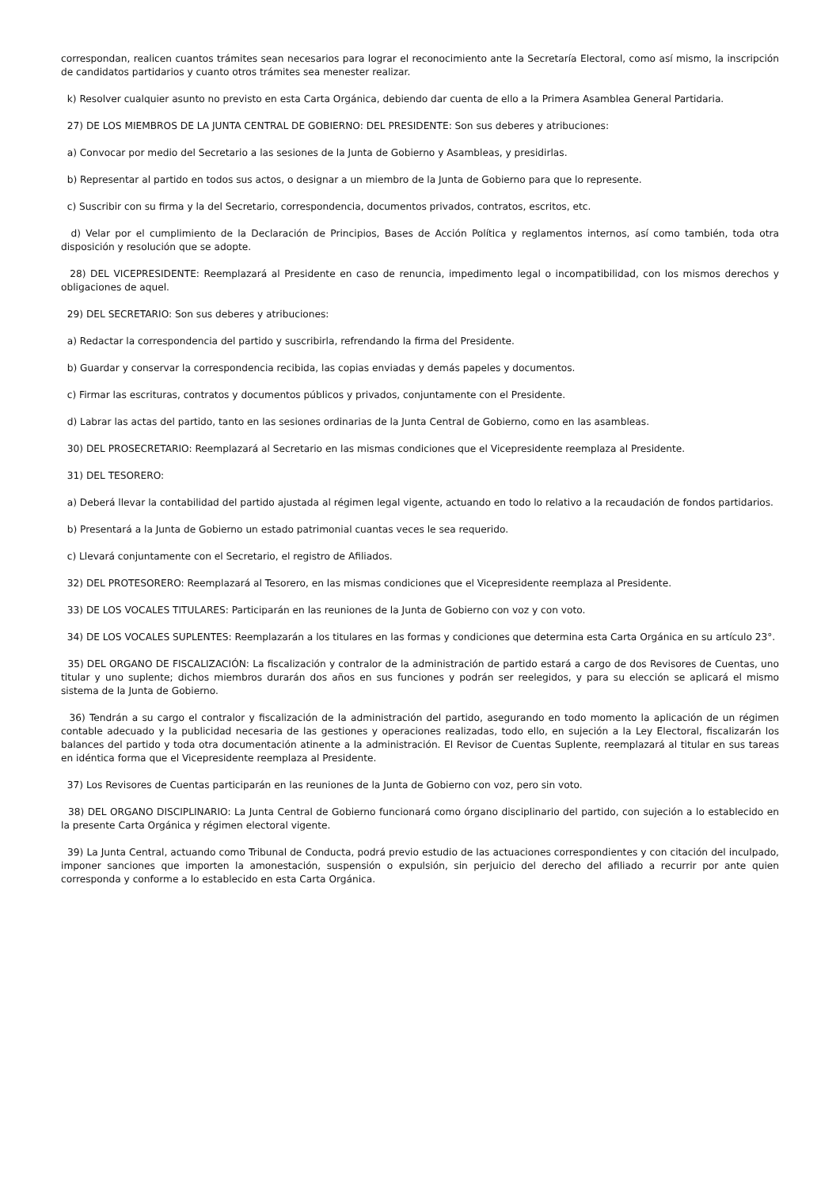correspondan, realicen cuantos trámites sean necesarios para lograr el reconocimiento ante la Secretaría Electoral, como así mismo, la inscripción de candidatos partidarios y cuanto otros trámites sea menester realizar.
k) Resolver cualquier asunto no previsto en esta Carta Orgánica, debiendo dar cuenta de ello a la Primera Asamblea General Partidaria.
27) DE LOS MIEMBROS DE LA JUNTA CENTRAL DE GOBIERNO: DEL PRESIDENTE: Son sus deberes y atribuciones:
a) Convocar por medio del Secretario a las sesiones de la Junta de Gobierno y Asambleas, y presidirlas.
b) Representar al partido en todos sus actos, o designar a un miembro de la Junta de Gobierno para que lo represente.
c) Suscribir con su firma y la del Secretario, correspondencia, documentos privados, contratos, escritos, etc.
d) Velar por el cumplimiento de la Declaración de Principios, Bases de Acción Política y reglamentos internos, así como también, toda otra disposición y resolución que se adopte.
28) DEL VICEPRESIDENTE: Reemplazará al Presidente en caso de renuncia, impedimento legal o incompatibilidad, con los mismos derechos y obligaciones de aquel.
29) DEL SECRETARIO: Son sus deberes y atribuciones:
a) Redactar la correspondencia del partido y suscribirla, refrendando la firma del Presidente.
b) Guardar y conservar la correspondencia recibida, las copias enviadas y demás papeles y documentos.
c) Firmar las escrituras, contratos y documentos públicos y privados, conjuntamente con el Presidente.
d) Labrar las actas del partido, tanto en las sesiones ordinarias de la Junta Central de Gobierno, como en las asambleas.
30) DEL PROSECRETARIO: Reemplazará al Secretario en las mismas condiciones que el Vicepresidente reemplaza al Presidente.
31) DEL TESORERO:
a) Deberá llevar la contabilidad del partido ajustada al régimen legal vigente, actuando en todo lo relativo a la recaudación de fondos partidarios.
b) Presentará a la Junta de Gobierno un estado patrimonial cuantas veces le sea requerido.
c) Llevará conjuntamente con el Secretario, el registro de Afiliados.
32) DEL PROTESORERO: Reemplazará al Tesorero, en las mismas condiciones que el Vicepresidente reemplaza al Presidente.
33) DE LOS VOCALES TITULARES: Participarán en las reuniones de la Junta de Gobierno con voz y con voto.
34) DE LOS VOCALES SUPLENTES: Reemplazarán a los titulares en las formas y condiciones que determina esta Carta Orgánica en su artículo 23°.
35) DEL ORGANO DE FISCALIZACIÓN: La fiscalización y contralor de la administración de partido estará a cargo de dos Revisores de Cuentas, uno titular y uno suplente; dichos miembros durarán dos años en sus funciones y podrán ser reelegidos, y para su elección se aplicará el mismo sistema de la Junta de Gobierno.
36) Tendrán a su cargo el contralor y fiscalización de la administración del partido, asegurando en todo momento la aplicación de un régimen contable adecuado y la publicidad necesaria de las gestiones y operaciones realizadas, todo ello, en sujeción a la Ley Electoral, fiscalizarán los balances del partido y toda otra documentación atinente a la administración. El Revisor de Cuentas Suplente, reemplazará al titular en sus tareas en idéntica forma que el Vicepresidente reemplaza al Presidente.
37) Los Revisores de Cuentas participarán en las reuniones de la Junta de Gobierno con voz, pero sin voto.
38) DEL ORGANO DISCIPLINARIO: La Junta Central de Gobierno funcionará como órgano disciplinario del partido, con sujeción a lo establecido en la presente Carta Orgánica y régimen electoral vigente.
39) La Junta Central, actuando como Tribunal de Conducta, podrá previo estudio de las actuaciones correspondientes y con citación del inculpado, imponer sanciones que importen la amonestación, suspensión o expulsión, sin perjuicio del derecho del afiliado a recurrir por ante quien corresponda y conforme a lo establecido en esta Carta Orgánica.